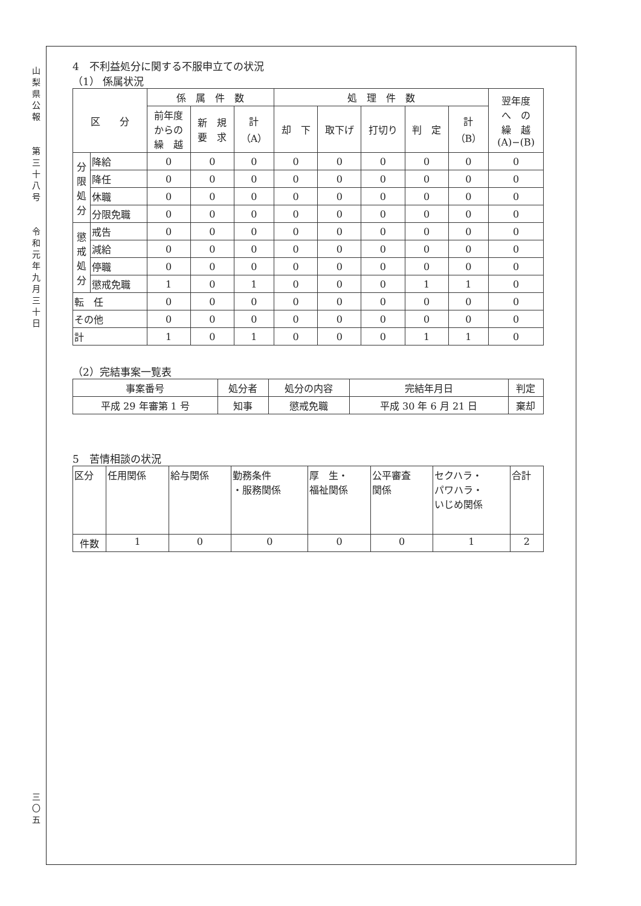山
梨
県
公
報
第
三
十
八
号
令
和
元
年
九
月
三
十
日
三
〇
五
4　不利益処分に関する不服申立ての状況
（1） 係属状況
| 区 分 | | 係 属 件 数 | | | 処 理 件 数 | | | | | 翌年度 へ の 繰 越 (A)−(B) |
| --- | --- | --- | --- | --- | --- | --- | --- | --- | --- | --- |
| | | 前年度 からの 繰 越 | 新 規 要 求 | 計 （A） | 却 下 | 取下げ | 打切り | 判 定 | 計 （B） | |
| 分 限 処 分 | 降給 | 0 | 0 | 0 | 0 | 0 | 0 | 0 | 0 | 0 |
| | 降任 | 0 | 0 | 0 | 0 | 0 | 0 | 0 | 0 | 0 |
| | 休職 | 0 | 0 | 0 | 0 | 0 | 0 | 0 | 0 | 0 |
| | 分限免職 | 0 | 0 | 0 | 0 | 0 | 0 | 0 | 0 | 0 |
| 懲 戒 処 分 | 戒告 | 0 | 0 | 0 | 0 | 0 | 0 | 0 | 0 | 0 |
| | 減給 | 0 | 0 | 0 | 0 | 0 | 0 | 0 | 0 | 0 |
| | 停職 | 0 | 0 | 0 | 0 | 0 | 0 | 0 | 0 | 0 |
| | 懲戒免職 | 1 | 0 | 1 | 0 | 0 | 0 | 1 | 1 | 0 |
| 転 任 | | 0 | 0 | 0 | 0 | 0 | 0 | 0 | 0 | 0 |
| その他 | | 0 | 0 | 0 | 0 | 0 | 0 | 0 | 0 | 0 |
| 計 | | 1 | 0 | 1 | 0 | 0 | 0 | 1 | 1 | 0 |
（2）完結事案一覧表
| 事案番号 | 処分者 | 処分の内容 | 完結年月日 | 判定 |
| --- | --- | --- | --- | --- |
| 平成 29 年審第 1 号 | 知事 | 懲戒免職 | 平成 30 年 6 月 21 日 | 棄却 |
5　苦情相談の状況
| 区分 | 任用関係 | 給与関係 | 勤務条件 ・服務関係 | 厚 生・ 福祉関係 | 公平審査 関係 | セクハラ・ パワハラ・ いじめ関係 | 合計 |
| 件数 | 1 | 0 | 0 | 0 | 0 | 1 | 2 |